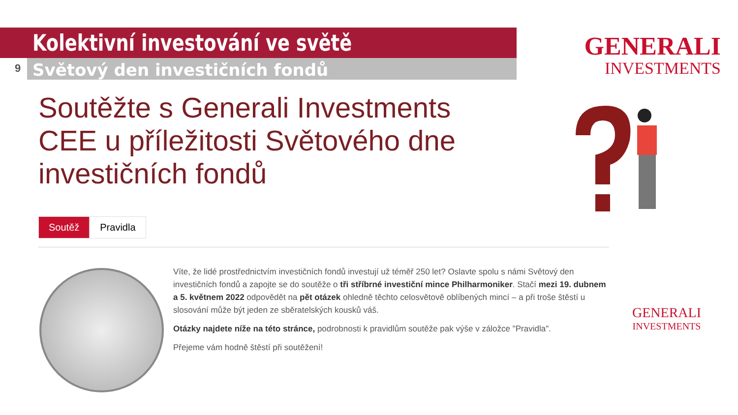Kolektivní investování ve světě
9 Světový den investičních fondů
GENERALI
INVESTMENTS
Soutěžte s Generali Investments CEE u příležitosti Světového dne investičních fondů
Soutěž Pravidla
Víte, že lidé prostřednictvím investičních fondů investují už téměř 250 let? Oslavte spolu s námi Světový den investičních fondů a zapojte se do soutěže o tři stříbrné investiční mince Philharmoniker. Stačí mezi 19. dubnem a 5. květnem 2022 odpovědět na pět otázek ohledně těchto celosvětově oblíbených mincí – a při troše štěstí u slosování může být jeden ze sběratelských kousků váš.
Otázky najdete níže na této stránce, podrobnosti k pravidlům soutěže pak výše v záložce "Pravidla".
Přejeme vám hodně štěstí při soutěžení!
GENERALI
INVESTMENTS